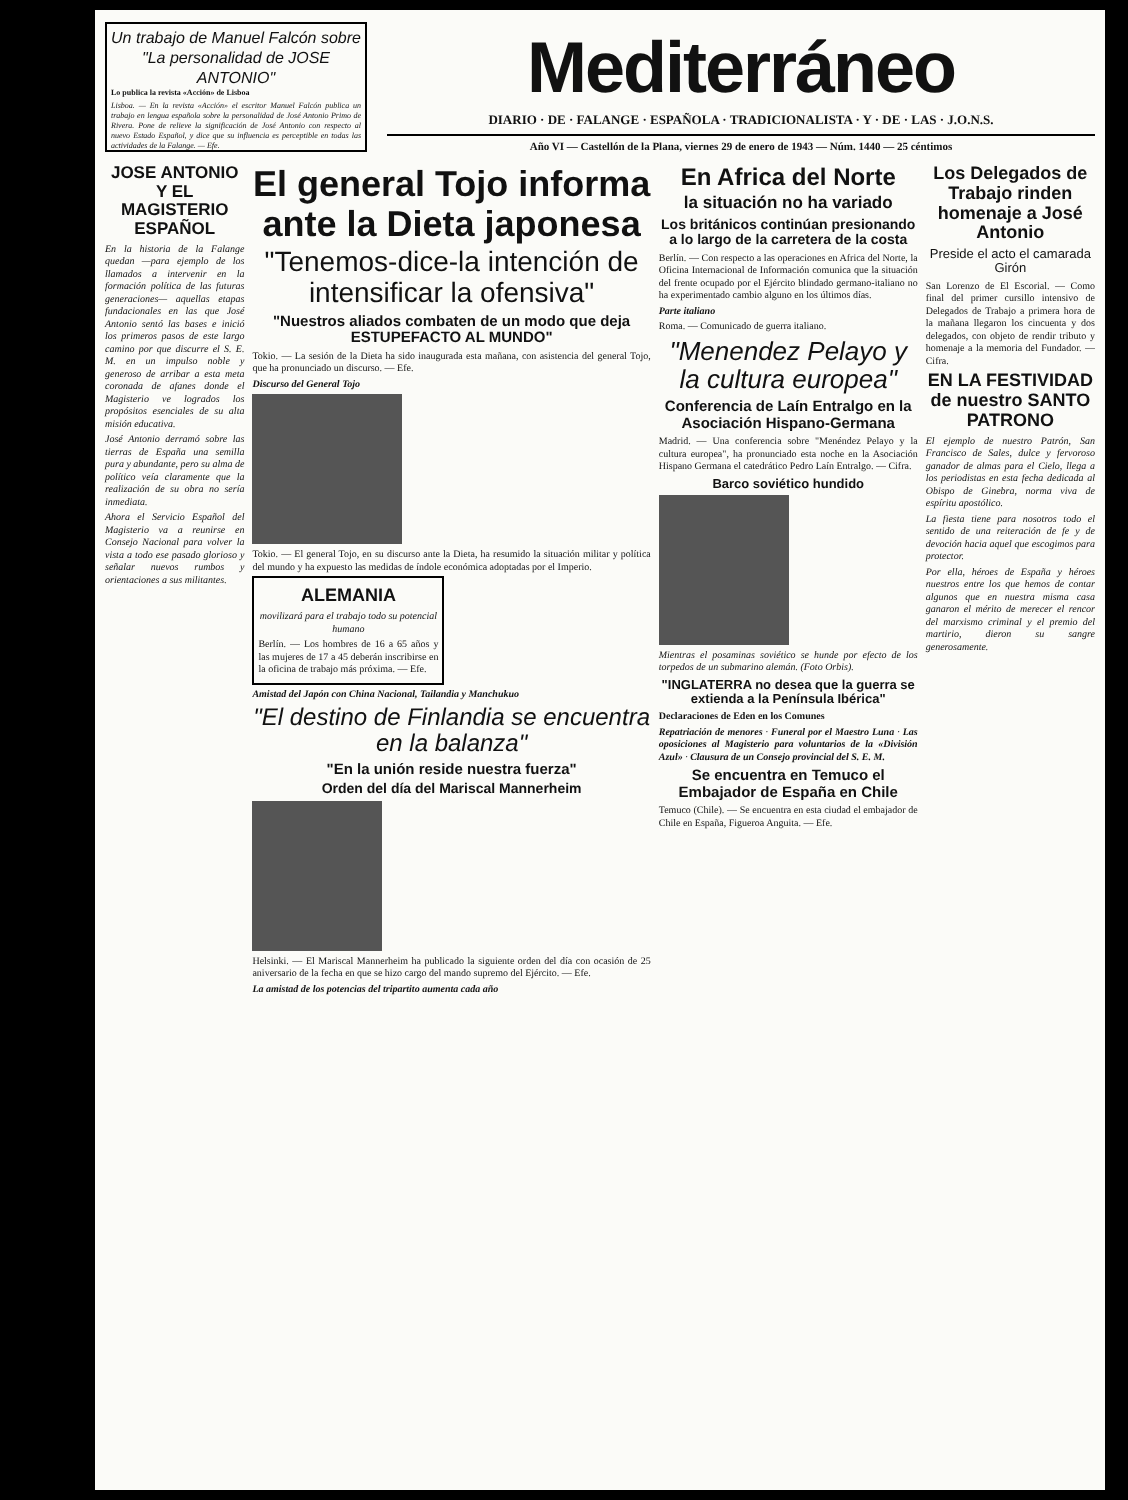Un trabajo de Manuel Falcón sobre "La personalidad de JOSE ANTONIO"
Lo publica la revista «Acción» de Lisboa
Lisboa. — En la revista «Acción» el escritor Manuel Falcón publica un trabajo en lengua española sobre la personalidad de José Antonio Primo de Rivera. Pone de relieve la significación de José Antonio con respecto al nuevo Estado Español, y dice que su influencia es perceptible en todas las actividades de la Falange. — Efe.
Mediterráneo
DIARIO · DE · FALANGE · ESPAÑOLA · TRADICIONALISTA · Y · DE · LAS · J.O.N.S.
Año VI — Castellón de la Plana, viernes 29 de enero de 1943 — Núm. 1440 — 25 céntimos
JOSE ANTONIO Y EL MAGISTERIO ESPAÑOL
En la historia de la Falange quedan —para ejemplo de los llamados a intervenir en la formación política de las futuras generaciones— aquellas etapas fundacionales en las que José Antonio sentó las bases e inició los primeros pasos de este largo camino por que discurre el S. E. M. en un impulso noble y generoso de arribar a esta meta coronada de afanes donde el Magisterio ve logrados los propósitos esenciales de su alta misión educativa.
José Antonio derramó sobre las tierras de España una semilla pura y abundante, pero su alma de político veía claramente que la realización de su obra no sería inmediata.
Ahora el Servicio Español del Magisterio va a reunirse en Consejo Nacional para volver la vista a todo ese pasado glorioso y señalar nuevos rumbos y orientaciones a sus militantes.
El general Tojo informa ante la Dieta japonesa
"Tenemos-dice-la intención de intensificar la ofensiva"
"Nuestros aliados combaten de un modo que deja ESTUPEFACTO AL MUNDO"
Tokio. — La sesión de la Dieta ha sido inaugurada esta mañana, con asistencia del general Tojo, que ha pronunciado un discurso. — Efe.
Discurso del General Tojo
Tokio. — El general Tojo, en su discurso ante la Dieta, ha resumido la situación militar y política del mundo y ha expuesto las medidas de índole económica adoptadas por el Imperio.
ALEMANIA
movilizará para el trabajo todo su potencial humano
Berlín. — Los hombres de 16 a 65 años y las mujeres de 17 a 45 deberán inscribirse en la oficina de trabajo más próxima. — Efe.
Amistad del Japón con China Nacional, Tailandia y Manchukuo
"El destino de Finlandia se encuentra en la balanza"
"En la unión reside nuestra fuerza"
Orden del día del Mariscal Mannerheim
Helsinki. — El Mariscal Mannerheim ha publicado la siguiente orden del día con ocasión de 25 aniversario de la fecha en que se hizo cargo del mando supremo del Ejército. — Efe.
La amistad de los potencias del tripartito aumenta cada año
En Africa del Norte
la situación no ha variado
Los británicos continúan presionando a lo largo de la carretera de la costa
Berlín. — Con respecto a las operaciones en Africa del Norte, la Oficina Internacional de Información comunica que la situación del frente ocupado por el Ejército blindado germano-italiano no ha experimentado cambio alguno en los últimos días.
Parte italiano
Roma. — Comunicado de guerra italiano.
"Menendez Pelayo y la cultura europea"
Conferencia de Laín Entralgo en la Asociación Hispano-Germana
Madrid. — Una conferencia sobre "Menéndez Pelayo y la cultura europea", ha pronunciado esta noche en la Asociación Hispano Germana el catedrático Pedro Laín Entralgo. — Cifra.
Barco soviético hundido
Mientras el posaminas soviético se hunde por efecto de los torpedos de un submarino alemán. (Foto Orbis).
"INGLATERRA no desea que la guerra se extienda a la Península Ibérica"
Declaraciones de Eden en los Comunes
Repatriación de menores · Funeral por el Maestro Luna · Las oposiciones al Magisterio para voluntarios de la «División Azul» · Clausura de un Consejo provincial del S. E. M.
Se encuentra en Temuco el Embajador de España en Chile
Temuco (Chile). — Se encuentra en esta ciudad el embajador de Chile en España, Figueroa Anguita. — Efe.
Los Delegados de Trabajo rinden homenaje a José Antonio
Preside el acto el camarada Girón
San Lorenzo de El Escorial. — Como final del primer cursillo intensivo de Delegados de Trabajo a primera hora de la mañana llegaron los cincuenta y dos delegados, con objeto de rendir tributo y homenaje a la memoria del Fundador. — Cifra.
EN LA FESTIVIDAD de nuestro SANTO PATRONO
El ejemplo de nuestro Patrón, San Francisco de Sales, dulce y fervoroso ganador de almas para el Cielo, llega a los periodistas en esta fecha dedicada al Obispo de Ginebra, norma viva de espíritu apostólico.
La fiesta tiene para nosotros todo el sentido de una reiteración de fe y de devoción hacia aquel que escogimos para protector.
Por ella, héroes de España y héroes nuestros entre los que hemos de contar algunos que en nuestra misma casa ganaron el mérito de merecer el rencor del marxismo criminal y el premio del martirio, dieron su sangre generosamente.